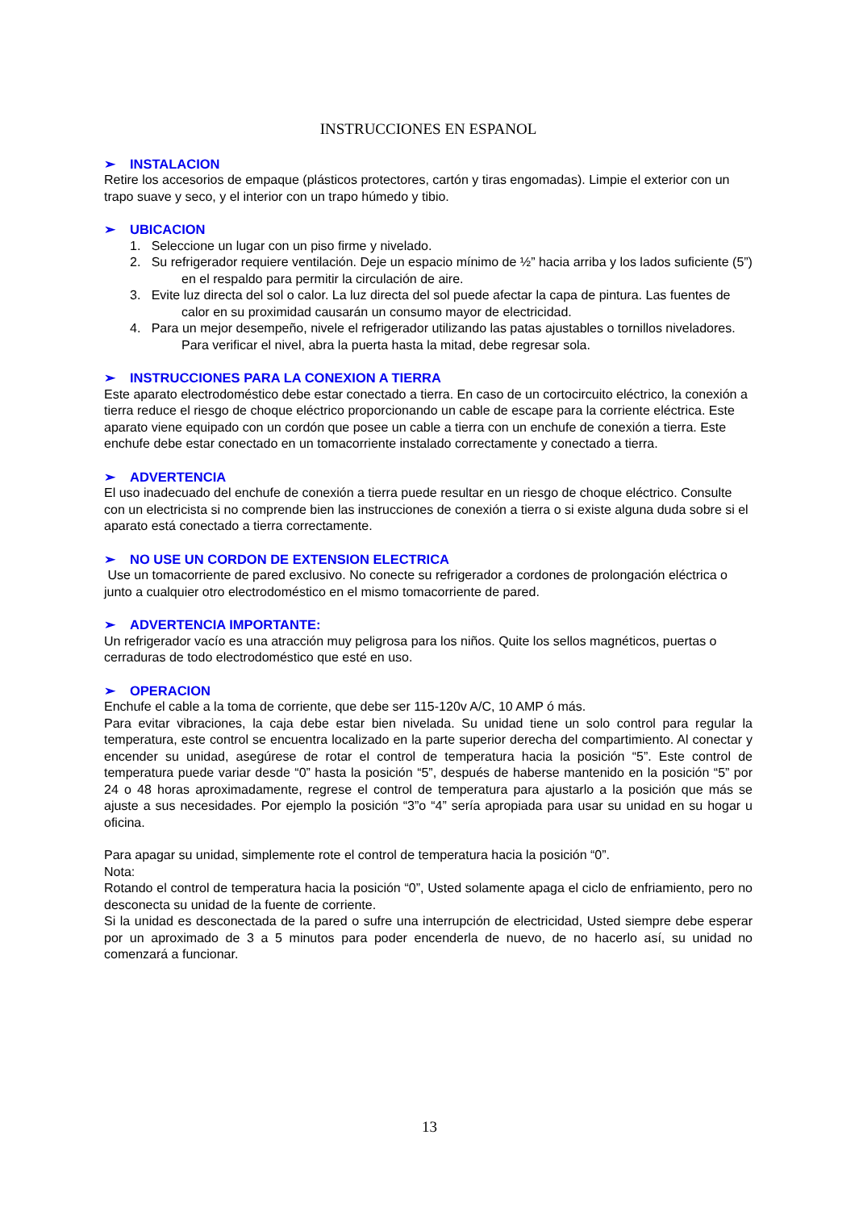INSTRUCCIONES EN ESPANOL
➢ INSTALACION
Retire los accesorios de empaque (plásticos protectores, cartón y tiras engomadas). Limpie el exterior con un trapo suave y seco, y el interior con un trapo húmedo y tibio.
➢ UBICACION
1. Seleccione un lugar con un piso firme y nivelado.
2. Su refrigerador requiere ventilación. Deje un espacio mínimo de ½” hacia arriba y los lados suficiente (5”) en el respaldo para permitir la circulación de aire.
3. Evite luz directa del sol o calor. La luz directa del sol puede afectar la capa de pintura. Las fuentes de calor en su proximidad causarán un consumo mayor de electricidad.
4. Para un mejor desempeño, nivele el refrigerador utilizando las patas ajustables o tornillos niveladores. Para verificar el nivel, abra la puerta hasta la mitad, debe regresar sola.
➢ INSTRUCCIONES PARA LA CONEXION A TIERRA
Este aparato electrodoméstico debe estar conectado a tierra. En caso de un cortocircuito eléctrico, la conexión a tierra reduce el riesgo de choque eléctrico proporcionando un cable de escape para la corriente eléctrica. Este aparato viene equipado con un cordón que posee un cable a tierra con un enchufe de conexión a tierra. Este enchufe debe estar conectado en un tomacorriente instalado correctamente y conectado a tierra.
➢ ADVERTENCIA
El uso inadecuado del enchufe de conexión a tierra puede resultar en un riesgo de choque eléctrico. Consulte con un electricista si no comprende bien las instrucciones de conexión a tierra o si existe alguna duda sobre si el aparato está conectado a tierra correctamente.
➢ NO USE UN CORDON DE EXTENSION ELECTRICA
Use un tomacorriente de pared exclusivo. No conecte su refrigerador a cordones de prolongación eléctrica o junto a cualquier otro electrodoméstico en el mismo tomacorriente de pared.
➢ ADVERTENCIA IMPORTANTE:
Un refrigerador vacío es una atracción muy peligrosa para los niños. Quite los sellos magnéticos, puertas o cerraduras de todo electrodoméstico que esté en uso.
➢ OPERACION
Enchufe el cable a la toma de corriente, que debe ser 115-120v A/C, 10 AMP ó más.
Para evitar vibraciones, la caja debe estar bien nivelada. Su unidad tiene un solo control para regular la temperatura, este control se encuentra localizado en la parte superior derecha del compartimiento. Al conectar y encender su unidad, asegúrese de rotar el control de temperatura hacia la posición “5”. Este control de temperatura puede variar desde “0” hasta la posición “5”, después de haberse mantenido en la posición “5” por 24 o 48 horas aproximadamente, regrese el control de temperatura para ajustarlo a la posición que más se ajuste a sus necesidades. Por ejemplo la posición “3”o “4” sería apropiada para usar su unidad en su hogar u oficina.
Para apagar su unidad, simplemente rote el control de temperatura hacia la posición “0”.
Nota:
Rotando el control de temperatura hacia la posición “0”, Usted solamente apaga el ciclo de enfriamiento, pero no desconecta su unidad de la fuente de corriente.
Si la unidad es desconectada de la pared o sufre una interrupción de electricidad, Usted siempre debe esperar por un aproximado de 3 a 5 minutos para poder encenderla de nuevo, de no hacerlo así, su unidad no comenzará a funcionar.
13